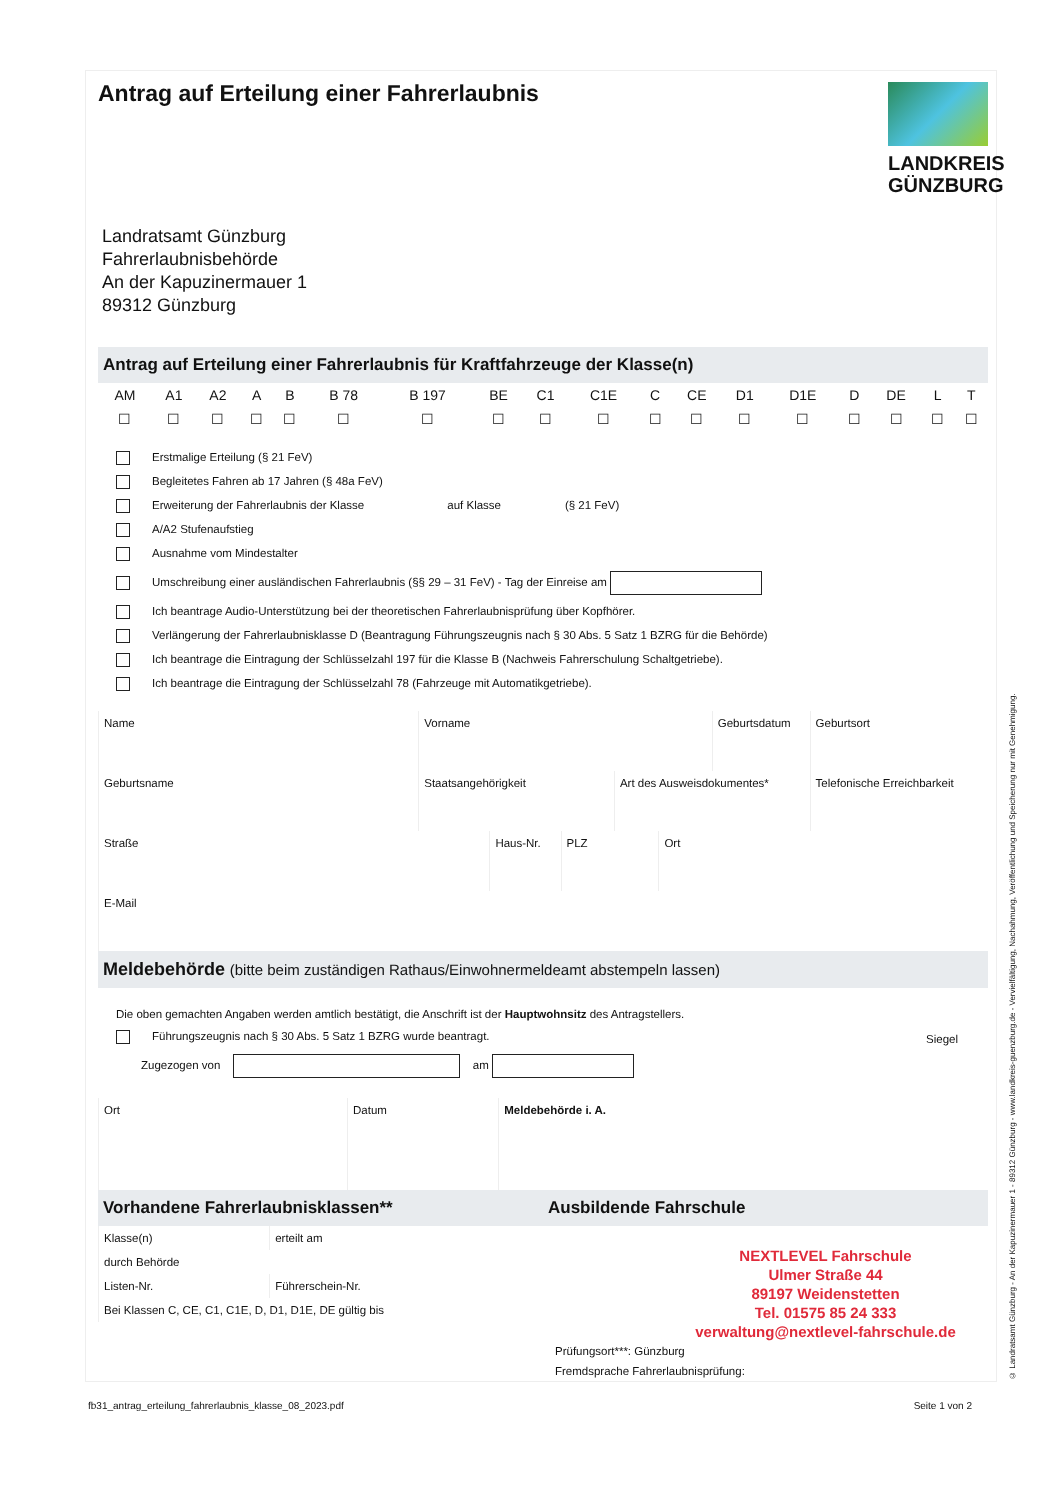Antrag auf Erteilung einer Fahrerlaubnis
LANDKREIS
GÜNZBURG
Landratsamt Günzburg
Fahrerlaubnisbehörde
An der Kapuzinermauer 1
89312 Günzburg
Antrag auf Erteilung einer Fahrerlaubnis für Kraftfahrzeuge der Klasse(n)
| AM | A1 | A2 | A | B | B 78 | B 197 | BE | C1 | C1E | C | CE | D1 | D1E | D | DE | L | T |
| ☐ | ☐ | ☐ | ☐ | ☐ | ☐ | ☐ | ☐ | ☐ | ☐ | ☐ | ☐ | ☐ | ☐ | ☐ | ☐ | ☐ | ☐ |
Erstmalige Erteilung (§ 21 FeV)
Begleitetes Fahren ab 17 Jahren (§ 48a FeV)
Erweiterung der Fahrerlaubnis der Klasse auf Klasse (§ 21 FeV)
A/A2 Stufenaufstieg
Ausnahme vom Mindestalter
Umschreibung einer ausländischen Fahrerlaubnis (§§ 29 – 31 FeV) - Tag der Einreise am
Ich beantrage Audio-Unterstützung bei der theoretischen Fahrerlaubnisprüfung über Kopfhörer.
Verlängerung der Fahrerlaubnisklasse D (Beantragung Führungszeugnis nach § 30 Abs. 5 Satz 1 BZRG für die Behörde)
Ich beantrage die Eintragung der Schlüsselzahl 197 für die Klasse B (Nachweis Fahrerschulung Schaltgetriebe).
Ich beantrage die Eintragung der Schlüsselzahl 78 (Fahrzeuge mit Automatikgetriebe).
| Name | Vorname | Geburtsdatum | Geburtsort |
| Geburtsname | Staatsangehörigkeit | Art des Ausweisdokumentes* | Telefonische Erreichbarkeit |
| Straße | Haus-Nr. | PLZ | Ort |
| E-Mail |
Meldebehörde (bitte beim zuständigen Rathaus/Einwohnermeldeamt abstempeln lassen)
Die oben gemachten Angaben werden amtlich bestätigt, die Anschrift ist der Hauptwohnsitz des Antragstellers.
Führungszeugnis nach § 30 Abs. 5 Satz 1 BZRG wurde beantragt.
Zugezogen von am
Siegel
| Ort | Datum | Meldebehörde i. A. |
Vorhandene Fahrerlaubnisklassen**
| Klasse(n) | erteilt am |
| durch Behörde | |
| Listen-Nr. | Führerschein-Nr. |
| Bei Klassen C, CE, C1, C1E, D, D1, D1E, DE gültig bis | |
Ausbildende Fahrschule
NEXTLEVEL Fahrschule
Ulmer Straße 44
89197 Weidenstetten
Tel. 01575 85 24 333
verwaltung@nextlevel-fahrschule.de
Prüfungsort***: Günzburg
Fremdsprache Fahrerlaubnisprüfung:
fb31_antrag_erteilung_fahrerlaubnis_klasse_08_2023.pdf Seite 1 von 2
© Landratsamt Günzburg - An der Kapuzinermauer 1 - 89312 Günzburg - www.landkreis-guenzburg.de - Vervielfältigung, Nachahmung, Veröffentlichung und Speicherung nur mit Genehmigung.